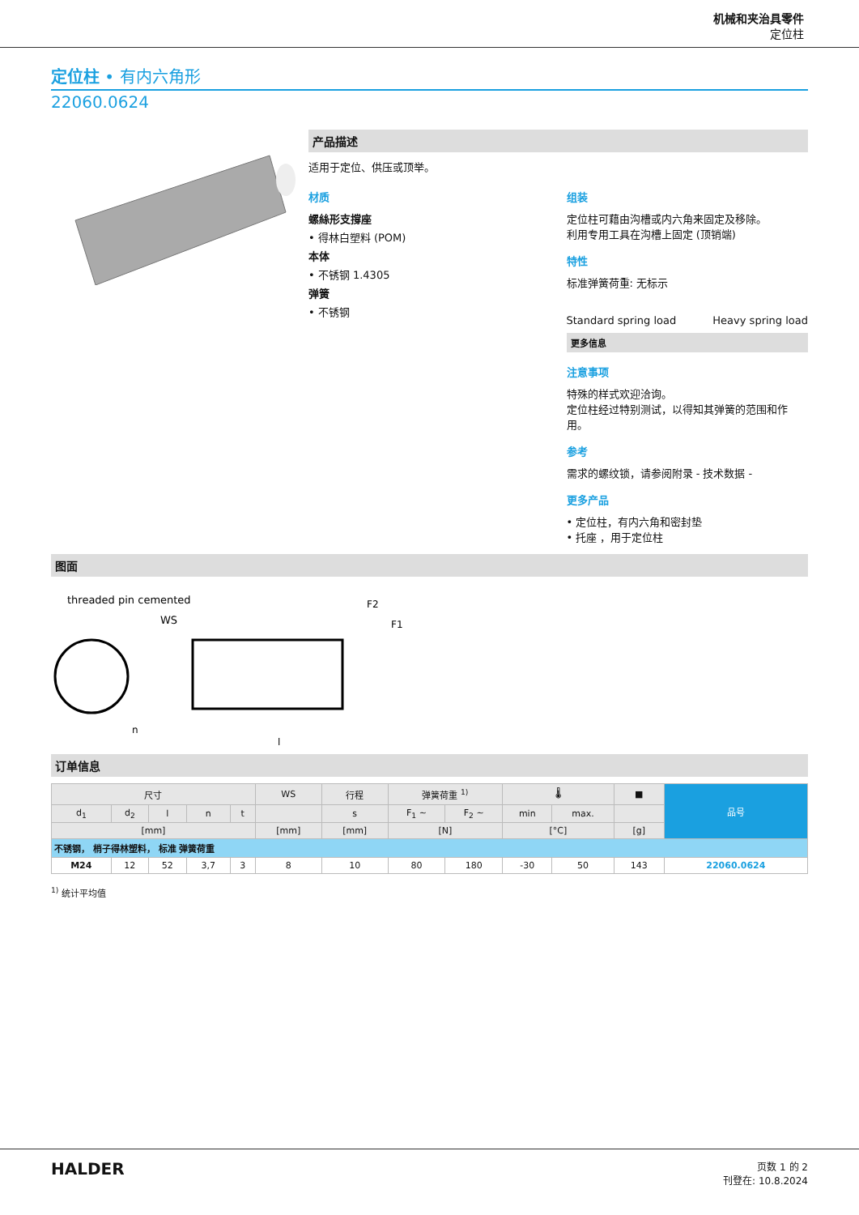机械和夹治具零件
定位柱
定位柱 • 有内六角形
22060.0624
产品描述
适用于定位、供压或顶举。
材质
螺絲形支撐座
• 得林白塑料 (POM)
本体
• 不锈钢 1.4305
弹簧
• 不锈钢
组装
定位柱可藉由沟槽或内六角来固定及移除。
利用专用工具在沟槽上固定 (顶销端)
特性
标准弹簧荷重: 无标示
Standard spring load Heavy spring load
更多信息
注意事项
特殊的样式欢迎洽询。
定位柱经过特别测试，以得知其弹簧的范围和作用。
参考
需求的螺纹锁，请参阅附录 - 技术数据 -
更多产品
• 定位柱，有内六角和密封垫
• 托座 ，用于定位柱
图面
threaded pin cemented
WS
l
F2
F1
n
订单信息
| 尺寸 | | | | | WS | 行程 | 弹簧荷重 <sup>1)</sup> | | 🌡 | | ■ | 品号 |
| --- | --- | --- | --- | --- | --- | --- | --- | --- | --- | --- | --- | --- |
| d<sub>1</sub> | d<sub>2</sub> | l | n | t | | s | F<sub>1</sub> ~ | F<sub>2</sub> ~ | min | max. | | |
| [mm] | | | | | [mm] | [mm] | [N] | | [°C] | | [g] | |
| 不锈钢， 梢子得林塑料， 标准 弹簧荷重 | | | | | | | | | | | | |
| M24 | 12 | 52 | 3,7 | 3 | 8 | 10 | 80 | 180 | -30 | 50 | 143 | 22060.0624 |
<sup>1)</sup> 统计平均值
HALDER
页数 1 的 2
刊登在: 10.8.2024